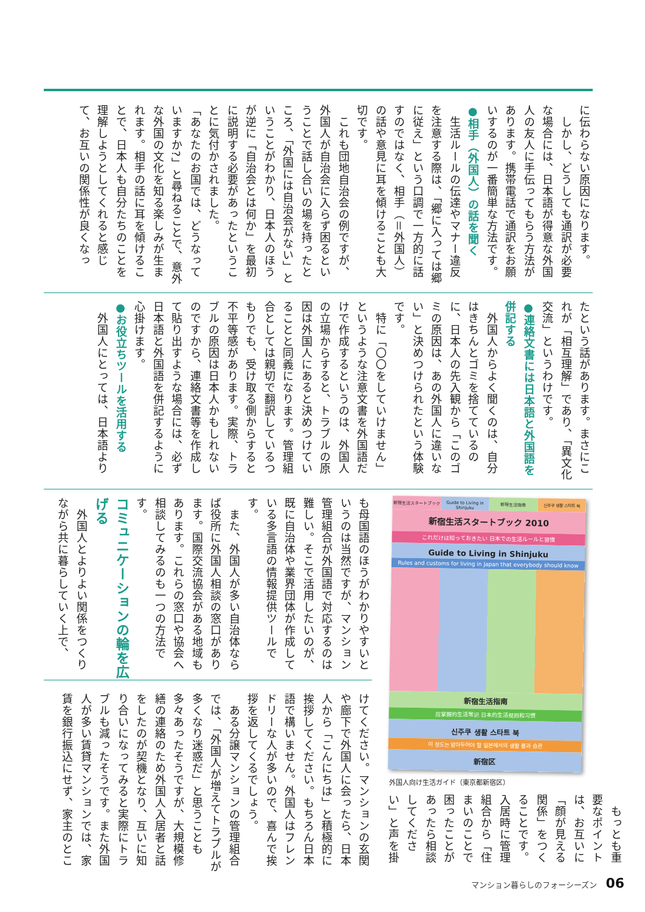に伝わらない原因になります。
　しかし、どうしても通訳が必要な場合には、日本語が得意な外国人の友人に手伝ってもらう方法があります。携帯電話で通訳をお願いするのが一番簡単な方法です。
●相手（外国人）の話を聞く
　生活ルールの伝達やマナー違反を注意する際は、「郷に入っては郷に従え」という口調で一方的に話すのではなく、相手（＝外国人）の話や意見に耳を傾けることも大切です。
　これも団地自治会の例ですが、外国人が自治会に入らず困るということで話し合いの場を持ったところ、「外国には自治会がない」ということがわかり、日本人のほうが逆に「自治会とは何か」を最初に説明する必要があったということに気付かされました。
「あなたのお国では、どうなっていますか?」と尋ねることで、意外な外国の文化を知る楽しみが生まれます。相手の話に耳を傾けることで、日本人も自分たちのことを理解しようとしてくれると感じて、お互いの関係性が良くなっ
たという話があります。まさにこれが「相互理解」であり、「異文化交流」というわけです。
●連絡文書には日本語と外国語を併記する
　外国人からよく聞くのは、自分はきちんとゴミを捨てているのに、日本人の先入観から「このゴミの原因は、あの外国人に違いない」と決めつけられたという体験です。
　特に「〇〇をしていけません」というような注意文書を外国語だけで作成するというのは、外国人の立場からすると、トラブルの原因は外国人にあると決めつけていることと同義になります。管理組合としては親切で翻訳しているつもりでも、受け取る側からすると不平等感があります。実際、トラブルの原因は日本人かもしれないのですから、連絡文書等を作成して貼り出すような場合には、必ず日本語と外国語を併記するように心掛けます。
●お役立ちツールを活用する
　外国人にとっては、日本語より
も母国語のほうがわかりやすいというのは当然ですが、マンション管理組合が外国語で対応するのは難しい。そこで活用したいのが、既に自治体や業界団体が作成している多言語の情報提供ツールです。
　また、外国人が多い自治体ならば役所に外国人相談の窓口があります。国際交流協会がある地域もあります。これらの窓口や協会へ相談してみるのも一つの方法です。
コミュニケーションの輪を広げる
　外国人とよりよい関係をつくりながら共に暮らしていく上で、
新宿生活スタートブック
Guide to Living in Shinjuku
新宿生活指南
신주쿠 생활 스타트 북
新宿生活スタートブック 2010
これだけは知っておきたい 日本での生活ルールと習慣
Guide to Living in Shinjuku
Rules and customs for living in Japan that everybody should know
新宿生活指南
应掌握的生活常识 日本的生活规则和习惯
신주쿠 생활 스타트 북
이 정도는 알아두어야 할 일본에서의 생활 룰과 습관
新宿区
外国人向け生活ガイド（東京都新宿区）
　もっとも重要なポイントは、お互いに「顔が見える関係」をつくることです。入居時に管理組合から「住まいのことで困ったことがあったら相談してください」と声を掛
けてください。マンションの玄関や廊下で外国人に会ったら、日本人から「こんにちは」と積極的に挨拶してください。もちろん日本語で構いません。外国人はフレンドリーな人が多いので、喜んで挨拶を返してくるでしょう。
　ある分譲マンションの管理組合では、「外国人が増えてトラブルが多くなり迷惑だ」と思うことも多々あったそうですが、大規模修繕の連絡のため外国人入居者と話をしたのが契機となり、互いに知り合いになってみると実際にトラブルも減ったそうです。また外国人が多い賃貸マンションでは、家賃を銀行振込にせず、家主のとこ
マンション暮らしのフォーシーズン 06